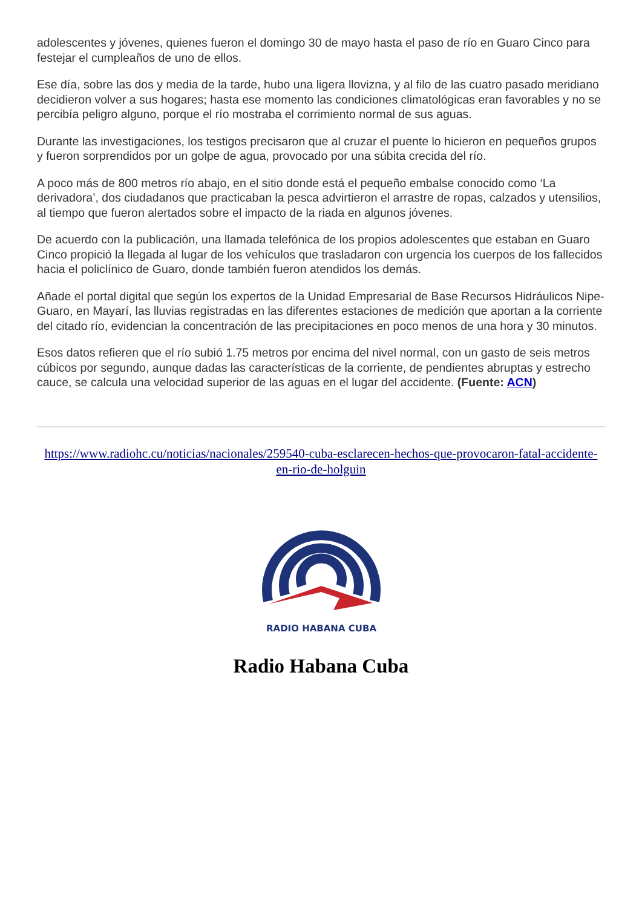adolescentes y jóvenes, quienes fueron el domingo 30 de mayo hasta el paso de río en Guaro Cinco para festejar el cumpleaños de uno de ellos.
Ese día, sobre las dos y media de la tarde, hubo una ligera llovizna, y al filo de las cuatro pasado meridiano decidieron volver a sus hogares; hasta ese momento las condiciones climatológicas eran favorables y no se percibía peligro alguno, porque el río mostraba el corrimiento normal de sus aguas.
Durante las investigaciones, los testigos precisaron que al cruzar el puente lo hicieron en pequeños grupos y fueron sorprendidos por un golpe de agua, provocado por una súbita crecida del río.
A poco más de 800 metros río abajo, en el sitio donde está el pequeño embalse conocido como ‘La derivadora’, dos ciudadanos que practicaban la pesca advirtieron el arrastre de ropas, calzados y utensilios, al tiempo que fueron alertados sobre el impacto de la riada en algunos jóvenes.
De acuerdo con la publicación, una llamada telefónica de los propios adolescentes que estaban en Guaro Cinco propició la llegada al lugar de los vehículos que trasladaron con urgencia los cuerpos de los fallecidos hacia el policlínico de Guaro, donde también fueron atendidos los demás.
Añade el portal digital que según los expertos de la Unidad Empresarial de Base Recursos Hidráulicos Nipe-Guaro, en Mayarí, las lluvias registradas en las diferentes estaciones de medición que aportan a la corriente del citado río, evidencian la concentración de las precipitaciones en poco menos de una hora y 30 minutos.
Esos datos refieren que el río subió 1.75 metros por encima del nivel normal, con un gasto de seis metros cúbicos por segundo, aunque dadas las características de la corriente, de pendientes abruptas y estrecho cauce, se calcula una velocidad superior de las aguas en el lugar del accidente. (Fuente: ACN)
https://www.radiohc.cu/noticias/nacionales/259540-cuba-esclarecen-hechos-que-provocaron-fatal-accidente-en-rio-de-holguin
RADIO HABANA CUBA
Radio Habana Cuba